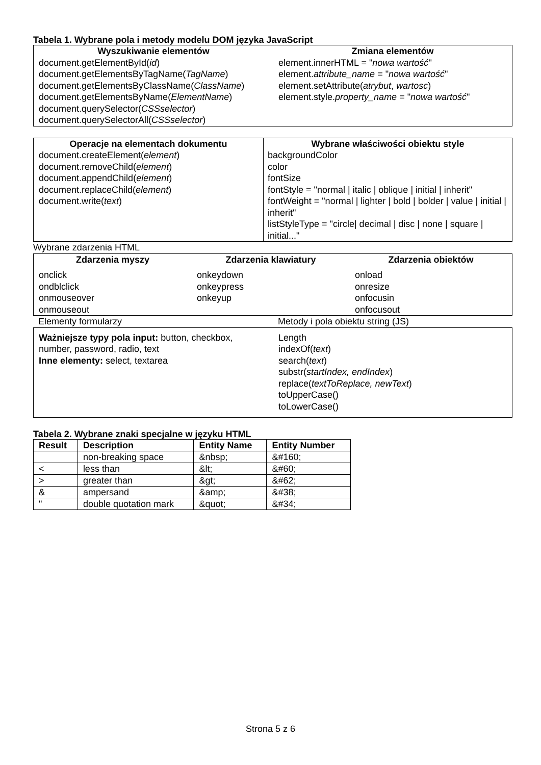Tabela 1. Wybrane pola i metody modelu DOM języka JavaScript
| Wyszukiwanie elementów | Zmiana elementów |
| --- | --- |
| document.getElementById( id ) document.getElementsByTagName( TagName ) document.getElementsByClassName( ClassName ) document.getElementsByName( ElementName ) document.querySelector( CSSselector ) document.querySelectorAll( CSSselector ) | element.innerHTML = " nowa wartość " element. attribute_name = " nowa wartość " element.setAttribute( atrybut , wartosc ) element.style. property_name = " nowa wartość " |
| Operacje na elementach dokumentu | Wybrane właściwości obiektu style |
| --- | --- |
| document.createElement( element ) document.removeChild( element ) document.appendChild( element ) document.replaceChild( element ) document.write( text ) | backgroundColor color fontSize fontStyle = "normal / italic / oblique / initial / inherit" fontWeight = "normal / lighter / bold / bolder / value / initial / inherit" listStyleType = "circle/ decimal / disc / none / square / initial..." |
Wybrane zdarzenia HTML
| Zdarzenia myszy | Zdarzenia klawiatury | Zdarzenia obiektów |
| --- | --- | --- |
| onclick ondblclick onmouseover onmouseout | onkeydown onkeypress onkeyup | onload onresize onfocusin onfocusout |
| Elementy formularzy | Metody i pola obiektu string (JS) |
| Ważniejsze typy pola input: button, checkbox, number, password, radio, text Inne elementy: select, textarea | Length indexOf( text ) search( text ) substr( startIndex, endIndex ) replace( textToReplace, newText ) toUpperCase() toLowerCase() |
Tabela 2. Wybrane znaki specjalne w języku HTML
| Result | Description | Entity Name | Entity Number |
| --- | --- | --- | --- |
| | non-breaking space | &nbsp; | &#160; |
| < | less than | &lt; | &#60; |
| > | greater than | &gt; | &#62; |
| & | ampersand | &amp; | &#38; |
| " | double quotation mark | &quot; | &#34; |
Strona 5 z 6